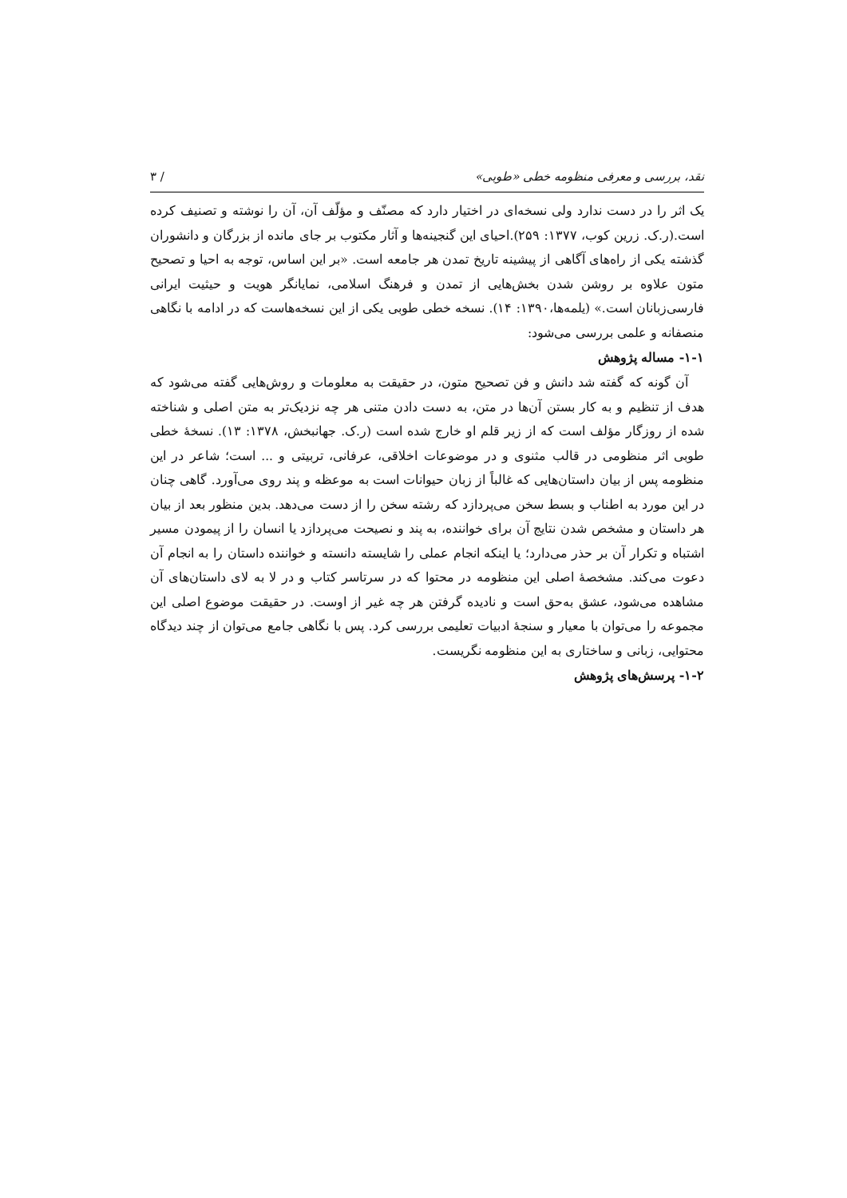نقد، بررسی و معرفی منظومه خطی «طوبی» / ۳
یک اثر را در دست ندارد ولی نسخه‌ای در اختیار دارد که مصنّف و مؤلّف آن، آن را نوشته و تصنیف کرده است.(ر.ک. زرین کوب، ۱۳۷۷: ۲۵۹).احیای این گنجینه‌ها و آثار مکتوب بر جای مانده از بزرگان و دانشوران گذشته یکی از راه‌های آگاهی از پیشینه تاریخ تمدن هر جامعه است. «بر این اساس، توجه به احیا و تصحیح متون علاوه بر روشن شدن بخش‌هایی از تمدن و فرهنگ اسلامی، نمایانگر هویت و حیثیت ایرانی فارسی‌زبانان است.» (یلمه‌ها،۱۳۹۰: ۱۴). نسخه خطی طوبی یکی از این نسخه‌هاست که در ادامه با نگاهی منصفانه و علمی بررسی می‌شود:
۱-۱- مساله پژوهش
آن گونه که گفته شد دانش و فن تصحیح متون، در حقیقت به معلومات و روش‌هایی گفته می‌شود که هدف از تنظیم و به کار بستن آن‌ها در متن، به دست دادن متنی هر چه نزدیک‌تر به متن اصلی و شناخته شده از روزگار مؤلف است که از زیر قلم او خارج شده است (ر.ک. جهانبخش، ۱۳۷۸: ۱۳). نسخهٔ خطی طوبی اثر منظومی در قالب مثنوی و در موضوعات اخلاقی، عرفانی، تربیتی و ... است؛ شاعر در این منظومه پس از بیان داستان‌هایی که غالباً از زبان حیوانات است به موعظه و پند روی می‌آورد. گاهی چنان در این مورد به اطناب و بسط سخن می‌پردازد که رشته سخن را از دست می‌دهد. بدین منظور بعد از بیان هر داستان و مشخص شدن نتایج آن برای خواننده، به پند و نصیحت می‌پردازد یا انسان را از پیمودن مسیر اشتباه و تکرار آن بر حذر می‌دارد؛ یا اینکه انجام عملی را شایسته دانسته و خواننده داستان را به انجام آن دعوت می‌کند. مشخصهٔ اصلی این منظومه در محتوا که در سرتاسر کتاب و در لا به لای داستان‌های آن مشاهده می‌شود، عشق به‌حق است و نادیده گرفتن هر چه غیر از اوست. در حقیقت موضوع اصلی این مجموعه را می‌توان با معیار و سنجهٔ ادبیات تعلیمی بررسی کرد. پس با نگاهی جامع می‌توان از چند دیدگاه محتوایی، زبانی و ساختاری به این منظومه نگریست.
۱-۲- پرسش‌های پژوهش